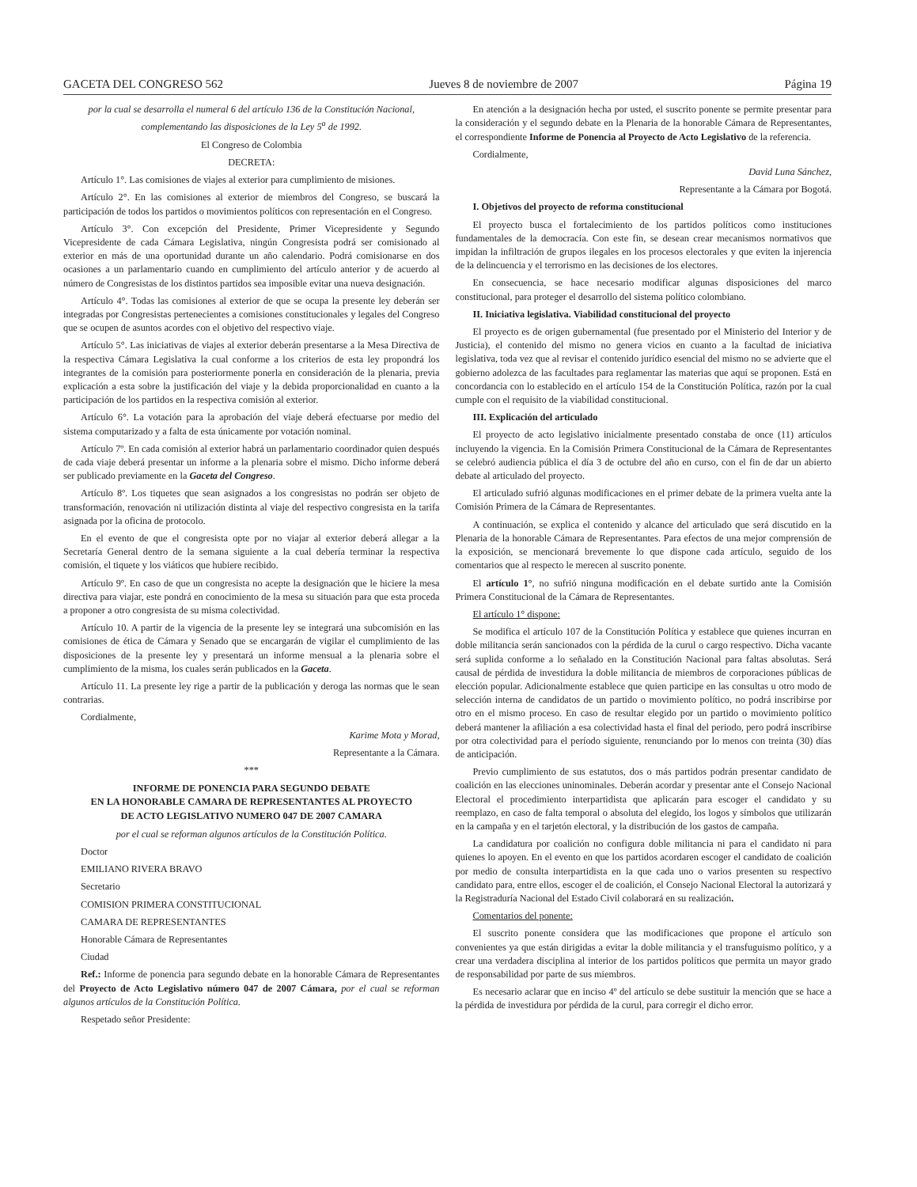GACETA DEL CONGRESO 562 Jueves 8 de noviembre de 2007 Página 19
por la cual se desarrolla el numeral 6 del artículo 136 de la Constitución Nacional, complementando las disposiciones de la Ley 5<sup>a</sup> de 1992.
El Congreso de Colombia
DECRETA:
Artículo 1°. Las comisiones de viajes al exterior para cumplimiento de misiones.
Artículo 2°. En las comisiones al exterior de miembros del Congreso, se buscará la participación de todos los partidos o movimientos políticos con representación en el Congreso.
Artículo 3°. Con excepción del Presidente, Primer Vicepresidente y Segundo Vicepresidente de cada Cámara Legislativa, ningún Congresista podrá ser comisionado al exterior en más de una oportunidad durante un año calendario. Podrá comisionarse en dos ocasiones a un parlamentario cuando en cumplimiento del artículo anterior y de acuerdo al número de Congresistas de los distintos partidos sea imposible evitar una nueva designación.
Artículo 4°. Todas las comisiones al exterior de que se ocupa la presente ley deberán ser integradas por Congresistas pertenecientes a comisiones constitucionales y legales del Congreso que se ocupen de asuntos acordes con el objetivo del respectivo viaje.
Artículo 5°. Las iniciativas de viajes al exterior deberán presentarse a la Mesa Directiva de la respectiva Cámara Legislativa la cual conforme a los criterios de esta ley propondrá los integrantes de la comisión para posteriormente ponerla en consideración de la plenaria, previa explicación a esta sobre la justificación del viaje y la debida proporcionalidad en cuanto a la participación de los partidos en la respectiva comisión al exterior.
Artículo 6°. La votación para la aprobación del viaje deberá efectuarse por medio del sistema computarizado y a falta de esta únicamente por votación nominal.
Artículo 7º. En cada comisión al exterior habrá un parlamentario coordinador quien después de cada viaje deberá presentar un informe a la plenaria sobre el mismo. Dicho informe deberá ser publicado previamente en la Gaceta del Congreso.
Artículo 8º. Los tiquetes que sean asignados a los congresistas no podrán ser objeto de transformación, renovación ni utilización distinta al viaje del respectivo congresista en la tarifa asignada por la oficina de protocolo.
En el evento de que el congresista opte por no viajar al exterior deberá allegar a la Secretaría General dentro de la semana siguiente a la cual debería terminar la respectiva comisión, el tiquete y los viáticos que hubiere recibido.
Artículo 9º. En caso de que un congresista no acepte la designación que le hiciere la mesa directiva para viajar, este pondrá en conocimiento de la mesa su situación para que esta proceda a proponer a otro congresista de su misma colectividad.
Artículo 10. A partir de la vigencia de la presente ley se integrará una subcomisión en las comisiones de ética de Cámara y Senado que se encargarán de vigilar el cumplimiento de las disposiciones de la presente ley y presentará un informe mensual a la plenaria sobre el cumplimiento de la misma, los cuales serán publicados en la Gaceta.
Artículo 11. La presente ley rige a partir de la publicación y deroga las normas que le sean contrarias.
Cordialmente,
Karime Mota y Morad,
Representante a la Cámara.
***
INFORME DE PONENCIA PARA SEGUNDO DEBATE
EN LA HONORABLE CAMARA DE REPRESENTANTES AL PROYECTO
DE ACTO LEGISLATIVO NUMERO 047 DE 2007 CAMARA
por el cual se reforman algunos artículos de la Constitución Política.
Doctor
EMILIANO RIVERA BRAVO
Secretario
COMISION PRIMERA CONSTITUCIONAL
CAMARA DE REPRESENTANTES
Honorable Cámara de Representantes
Ciudad
Ref.: Informe de ponencia para segundo debate en la honorable Cámara de Representantes del Proyecto de Acto Legislativo número 047 de 2007 Cámara, por el cual se reforman algunos artículos de la Constitución Política.
Respetado señor Presidente:
En atención a la designación hecha por usted, el suscrito ponente se permite presentar para la consideración y el segundo debate en la Plenaria de la honorable Cámara de Representantes, el correspondiente Informe de Ponencia al Proyecto de Acto Legislativo de la referencia.
Cordialmente,
David Luna Sánchez,
Representante a la Cámara por Bogotá.
I. Objetivos del proyecto de reforma constitucional
El proyecto busca el fortalecimiento de los partidos políticos como instituciones fundamentales de la democracia. Con este fin, se desean crear mecanismos normativos que impidan la infiltración de grupos ilegales en los procesos electorales y que eviten la injerencia de la delincuencia y el terrorismo en las decisiones de los electores.
En consecuencia, se hace necesario modificar algunas disposiciones del marco constitucional, para proteger el desarrollo del sistema político colombiano.
II. Iniciativa legislativa. Viabilidad constitucional del proyecto
El proyecto es de origen gubernamental (fue presentado por el Ministerio del Interior y de Justicia), el contenido del mismo no genera vicios en cuanto a la facultad de iniciativa legislativa, toda vez que al revisar el contenido jurídico esencial del mismo no se advierte que el gobierno adolezca de las facultades para reglamentar las materias que aquí se proponen. Está en concordancia con lo establecido en el artículo 154 de la Constitución Política, razón por la cual cumple con el requisito de la viabilidad constitucional.
III. Explicación del articulado
El proyecto de acto legislativo inicialmente presentado constaba de once (11) artículos incluyendo la vigencia. En la Comisión Primera Constitucional de la Cámara de Representantes se celebró audiencia pública el día 3 de octubre del año en curso, con el fin de dar un abierto debate al articulado del proyecto.
El articulado sufrió algunas modificaciones en el primer debate de la primera vuelta ante la Comisión Primera de la Cámara de Representantes.
A continuación, se explica el contenido y alcance del articulado que será discutido en la Plenaria de la honorable Cámara de Representantes. Para efectos de una mejor comprensión de la exposición, se mencionará brevemente lo que dispone cada artículo, seguido de los comentarios que al respecto le merecen al suscrito ponente.
El artículo 1°, no sufrió ninguna modificación en el debate surtido ante la Comisión Primera Constitucional de la Cámara de Representantes.
El artículo 1° dispone:
Se modifica el artículo 107 de la Constitución Política y establece que quienes incurran en doble militancia serán sancionados con la pérdida de la curul o cargo respectivo. Dicha vacante será suplida conforme a lo señalado en la Constitución Nacional para faltas absolutas. Será causal de pérdida de investidura la doble militancia de miembros de corporaciones públicas de elección popular. Adicionalmente establece que quien participe en las consultas u otro modo de selección interna de candidatos de un partido o movimiento político, no podrá inscribirse por otro en el mismo proceso. En caso de resultar elegido por un partido o movimiento político deberá mantener la afiliación a esa colectividad hasta el final del periodo, pero podrá inscribirse por otra colectividad para el período siguiente, renunciando por lo menos con treinta (30) días de anticipación.
Previo cumplimiento de sus estatutos, dos o más partidos podrán presentar candidato de coalición en las elecciones uninominales. Deberán acordar y presentar ante el Consejo Nacional Electoral el procedimiento interpartidista que aplicarán para escoger el candidato y su reemplazo, en caso de falta temporal o absoluta del elegido, los logos y símbolos que utilizarán en la campaña y en el tarjetón electoral, y la distribución de los gastos de campaña.
La candidatura por coalición no configura doble militancia ni para el candidato ni para quienes lo apoyen. En el evento en que los partidos acordaren escoger el candidato de coalición por medio de consulta interpartidista en la que cada uno o varios presenten su respectivo candidato para, entre ellos, escoger el de coalición, el Consejo Nacional Electoral la autorizará y la Registraduría Nacional del Estado Civil colaborará en su realización.
Comentarios del ponente:
El suscrito ponente considera que las modificaciones que propone el artículo son convenientes ya que están dirigidas a evitar la doble militancia y el transfuguismo político, y a crear una verdadera disciplina al interior de los partidos políticos que permita un mayor grado de responsabilidad por parte de sus miembros.
Es necesario aclarar que en inciso 4º del artículo se debe sustituir la mención que se hace a la pérdida de investidura por pérdida de la curul, para corregir el dicho error.